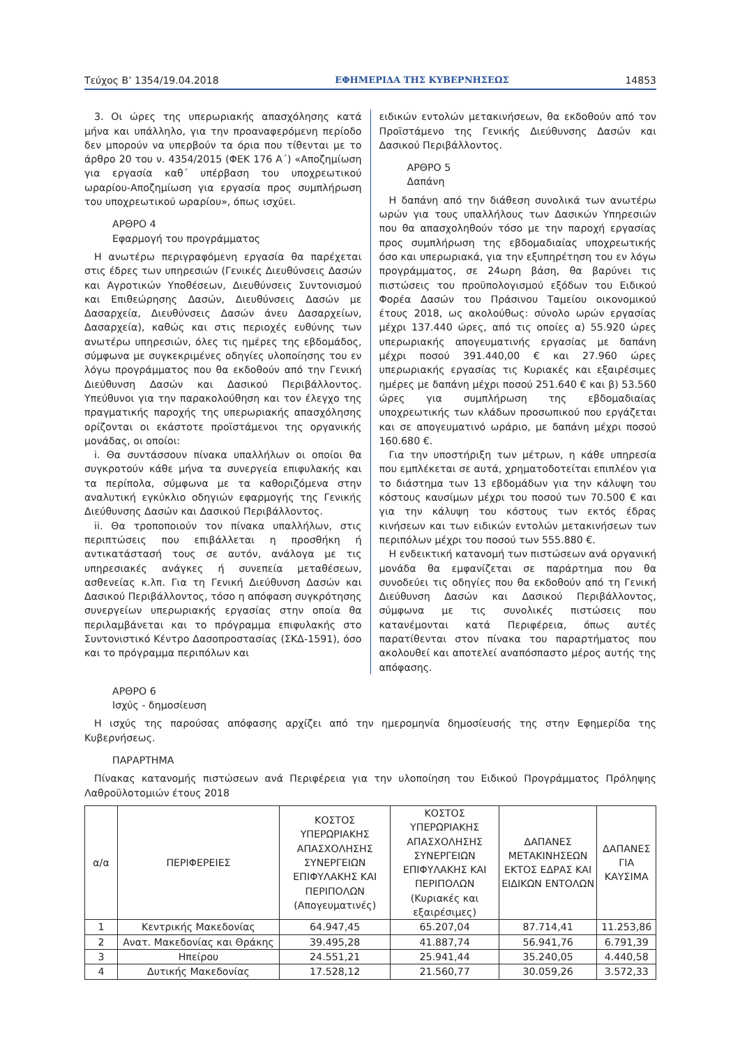Τεύχος Β’ 1354/19.04.2018 ΕΦΗΜΕΡΙΔΑ ΤΗΣ ΚΥΒΕΡΝΗΣΕΩΣ 14853
3. Οι ώρες της υπερωριακής απασχόλησης κατά μήνα και υπάλληλο, για την προαναφερόμενη περίοδο δεν μπορούν να υπερβούν τα όρια που τίθενται με το άρθρο 20 του ν. 4354/2015 (ΦΕΚ 176 Α΄) «Αποζημίωση για εργασία καθ΄ υπέρβαση του υποχρεωτικού ωραρίου-Αποζημίωση για εργασία προς συμπλήρωση του υποχρεωτικού ωραρίου», όπως ισχύει.
ΑΡΘΡΟ 4
Εφαρμογή του προγράμματος
Η ανωτέρω περιγραφόμενη εργασία θα παρέχεται στις έδρες των υπηρεσιών (Γενικές Διευθύνσεις Δασών και Αγροτικών Υποθέσεων, Διευθύνσεις Συντονισμού και Επιθεώρησης Δασών, Διευθύνσεις Δασών με Δασαρχεία, Διευθύνσεις Δασών άνευ Δασαρχείων, Δασαρχεία), καθώς και στις περιοχές ευθύνης των ανωτέρω υπηρεσιών, όλες τις ημέρες της εβδομάδος, σύμφωνα με συγκεκριμένες οδηγίες υλοποίησης του εν λόγω προγράμματος που θα εκδοθούν από την Γενική Διεύθυνση Δασών και Δασικού Περιβάλλοντος. Υπεύθυνοι για την παρακολούθηση και τον έλεγχο της πραγματικής παροχής της υπερωριακής απασχόλησης ορίζονται οι εκάστοτε προϊστάμενοι της οργανικής μονάδας, οι οποίοι:
i. Θα συντάσσουν πίνακα υπαλλήλων οι οποίοι θα συγκροτούν κάθε μήνα τα συνεργεία επιφυλακής και τα περίπολα, σύμφωνα με τα καθοριζόμενα στην αναλυτική εγκύκλιο οδηγιών εφαρμογής της Γενικής Διεύθυνσης Δασών και Δασικού Περιβάλλοντος.
ii. Θα τροποποιούν τον πίνακα υπαλλήλων, στις περιπτώσεις που επιβάλλεται η προσθήκη ή αντικατάστασή τους σε αυτόν, ανάλογα με τις υπηρεσιακές ανάγκες ή συνεπεία μεταθέσεων, ασθενείας κ.λπ. Για τη Γενική Διεύθυνση Δασών και Δασικού Περιβάλλοντος, τόσο η απόφαση συγκρότησης συνεργείων υπερωριακής εργασίας στην οποία θα περιλαμβάνεται και το πρόγραμμα επιφυλακής στο Συντονιστικό Κέντρο Δασοπροστασίας (ΣΚΔ-1591), όσο και το πρόγραμμα περιπόλων και
ειδικών εντολών μετακινήσεων, θα εκδοθούν από τον Προϊστάμενο της Γενικής Διεύθυνσης Δασών και Δασικού Περιβάλλοντος.
ΑΡΘΡΟ 5
Δαπάνη
Η δαπάνη από την διάθεση συνολικά των ανωτέρω ωρών για τους υπαλλήλους των Δασικών Υπηρεσιών που θα απασχοληθούν τόσο με την παροχή εργασίας προς συμπλήρωση της εβδομαδιαίας υποχρεωτικής όσο και υπερωριακά, για την εξυπηρέτηση του εν λόγω προγράμματος, σε 24ωρη βάση, θα βαρύνει τις πιστώσεις του προϋπολογισμού εξόδων του Ειδικού Φορέα Δασών του Πράσινου Ταμείου οικονομικού έτους 2018, ως ακολούθως: σύνολο ωρών εργασίας μέχρι 137.440 ώρες, από τις οποίες α) 55.920 ώρες υπερωριακής απογευματινής εργασίας με δαπάνη μέχρι ποσού 391.440,00 € και 27.960 ώρες υπερωριακής εργασίας τις Κυριακές και εξαιρέσιμες ημέρες με δαπάνη μέχρι ποσού 251.640 € και β) 53.560 ώρες για συμπλήρωση της εβδομαδιαίας υποχρεωτικής των κλάδων προσωπικού που εργάζεται και σε απογευματινό ωράριο, με δαπάνη μέχρι ποσού 160.680 €.
Για την υποστήριξη των μέτρων, η κάθε υπηρεσία που εμπλέκεται σε αυτά, χρηματοδοτείται επιπλέον για το διάστημα των 13 εβδομάδων για την κάλυψη του κόστους καυσίμων μέχρι του ποσού των 70.500 € και για την κάλυψη του κόστους των εκτός έδρας κινήσεων και των ειδικών εντολών μετακινήσεων των περιπόλων μέχρι του ποσού των 555.880 €.
Η ενδεικτική κατανομή των πιστώσεων ανά οργανική μονάδα θα εμφανίζεται σε παράρτημα που θα συνοδεύει τις οδηγίες που θα εκδοθούν από τη Γενική Διεύθυνση Δασών και Δασικού Περιβάλλοντος, σύμφωνα με τις συνολικές πιστώσεις που κατανέμονται κατά Περιφέρεια, όπως αυτές παρατίθενται στον πίνακα του παραρτήματος που ακολουθεί και αποτελεί αναπόσπαστο μέρος αυτής της απόφασης.
ΑΡΘΡΟ 6
Ισχύς - δημοσίευση
Η ισχύς της παρούσας απόφασης αρχίζει από την ημερομηνία δημοσίευσής της στην Εφημερίδα της Κυβερνήσεως.
ΠΑΡΑΡΤΗΜΑ
Πίνακας κατανομής πιστώσεων ανά Περιφέρεια για την υλοποίηση του Ειδικού Προγράμματος Πρόληψης Λαθροϋλοτομιών έτους 2018
| α/α | ΠΕΡΙΦΕΡΕΙΕΣ | ΚΟΣΤΟΣ ΥΠΕΡΩΡΙΑΚΗΣ ΑΠΑΣΧΟΛΗΣΗΣ ΣΥΝΕΡΓΕΙΩΝ ΕΠΙΦΥΛΑΚΗΣ ΚΑΙ ΠΕΡΙΠΟΛΩΝ (Απογευματινές) | ΚΟΣΤΟΣ ΥΠΕΡΩΡΙΑΚΗΣ ΑΠΑΣΧΟΛΗΣΗΣ ΣΥΝΕΡΓΕΙΩΝ ΕΠΙΦΥΛΑΚΗΣ ΚΑΙ ΠΕΡΙΠΟΛΩΝ (Κυριακές και εξαιρέσιμες) | ΔΑΠΑΝΕΣ ΜΕΤΑΚΙΝΗΣΕΩΝ ΕΚΤΟΣ ΕΔΡΑΣ ΚΑΙ ΕΙΔΙΚΩΝ ΕΝΤΟΛΩΝ | ΔΑΠΑΝΕΣ ΓΙΑ ΚΑΥΣΙΜΑ |
| --- | --- | --- | --- | --- | --- |
| 1 | Κεντρικής Μακεδονίας | 64.947,45 | 65.207,04 | 87.714,41 | 11.253,86 |
| 2 | Ανατ. Μακεδονίας και Θράκης | 39.495,28 | 41.887,74 | 56.941,76 | 6.791,39 |
| 3 | Ηπείρου | 24.551,21 | 25.941,44 | 35.240,05 | 4.440,58 |
| 4 | Δυτικής Μακεδονίας | 17.528,12 | 21.560,77 | 30.059,26 | 3.572,33 |